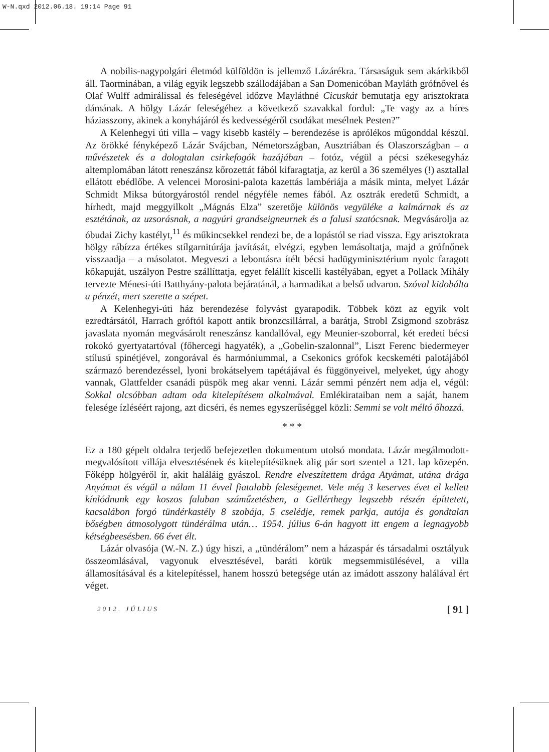W-N.qxd 2012.06.18. 19:14 Page 91
A nobilis-nagypolgári életmód külföldön is jellemző Lázárékra. Társaságuk sem akárkikből áll. Taorminában, a világ egyik legszebb szállodájában a San Domenicóban Mayláth grófnővel és Olaf Wulff admirálissal és feleségével időzve Mayláthné Cicuskát bemutatja egy arisztokrata dámának. A hölgy Lázár feleségéhez a következő szavakkal fordul: „Te vagy az a híres háziasszony, akinek a konyhájáról és kedvességéről csodákat mesélnek Pesten?”
A Kelenhegyi úti villa – vagy kisebb kastély – berendezése is aprólékos műgonddal készül. Az örökké fényképező Lázár Svájcban, Németországban, Ausztriában és Olaszországban – a művészetek és a dologtalan csirkefogók hazájában – fotóz, végül a pécsi székesegyház altemplomában látott reneszánsz kőrozettát fából kifaragtatja, az kerül a 36 személyes (!) asztallal ellátott ebédlőbe. A velencei Morosini-palota kazettás lambériája a másik minta, melyet Lázár Schmidt Miksa bútorgyárostól rendel négyféle nemes fából. Az osztrák eredetű Schmidt, a hírhedt, majd meggyilkolt „Mágnás Elza” szeretője különös vegyüléke a kalmárnak és az esztétának, az uzsorásnak, a nagyúri grandseigneurnek és a falusi szatócsnak. Megvásárolja az óbudai Zichy kastélyt,<sup>11</sup> és műkincsekkel rendezi be, de a lopástól se riad vissza. Egy arisztokrata hölgy rábízza értékes stílgarnitúrája javítását, elvégzi, egyben lemásoltatja, majd a grófnőnek visszaadja – a másolatot. Megveszi a lebontásra ítélt bécsi hadügyminisztérium nyolc faragott kőkapuját, uszályon Pestre szállíttatja, egyet felállít kiscelli kastélyában, egyet a Pollack Mihály tervezte Ménesi-úti Batthyány-palota bejáratánál, a harmadikat a belső udvaron. Szóval kidobálta a pénzét, mert szerette a szépet.
A Kelenhegyi-úti ház berendezése folyvást gyarapodik. Többek közt az egyik volt ezredtársától, Harrach gróftól kapott antik bronzcsillárral, a barátja, Strobl Zsigmond szobrász javaslata nyomán megvásárolt reneszánsz kandallóval, egy Meunier-szoborral, két eredeti bécsi rokokó gyertyatartóval (főhercegi hagyaték), a „Gobelin-szalonnal”, Liszt Ferenc biedermeyer stílusú spinétjével, zongorával és harmóniummal, a Csekonics grófok kecskeméti palotájából származó berendezéssel, lyoni brokátselyem tapétájával és függönyeivel, melyeket, úgy ahogy vannak, Glattfelder csanádi püspök meg akar venni. Lázár semmi pénzért nem adja el, végül: Sokkal olcsóbban adtam oda kitelepítésem alkalmával. Emlékirataiban nem a saját, hanem felesége ízléséért rajong, azt dicséri, és nemes egyszerűséggel közli: Semmi se volt méltó őhozzá.
* * *
Ez a 180 gépelt oldalra terjedő befejezetlen dokumentum utolsó mondata. Lázár megálmodott-megvalósított villája elvesztésének és kitelepítésüknek alig pár sort szentel a 121. lap közepén. Főképp hölgyéről ír, akit haláláig gyászol. Rendre elveszítettem drága Atyámat, utána drága Anyámat és végül a nálam 11 évvel fiatalabb feleségemet. Vele még 3 keserves évet el kellett kínlódnunk egy koszos faluban száműzetésben, a Gellérthegy legszebb részén építtetett, kacsalábon forgó tündérkastély 8 szobája, 5 cselédje, remek parkja, autója és gondtalan bőségben átmosolygott tündérálma után… 1954. július 6-án hagyott itt engem a legnagyobb kétségbeesésben. 66 évet élt.
Lázár olvasója (W.-N. Z.) úgy hiszi, a „tündérálom” nem a házaspár és társadalmi osztályuk összeomlásával, vagyonuk elvesztésével, baráti körük megsemmisülésével, a villa államosításával és a kitelepítéssel, hanem hosszú betegsége után az imádott asszony halálával ért véget.
2012. JÚLIUS [ 91 ]